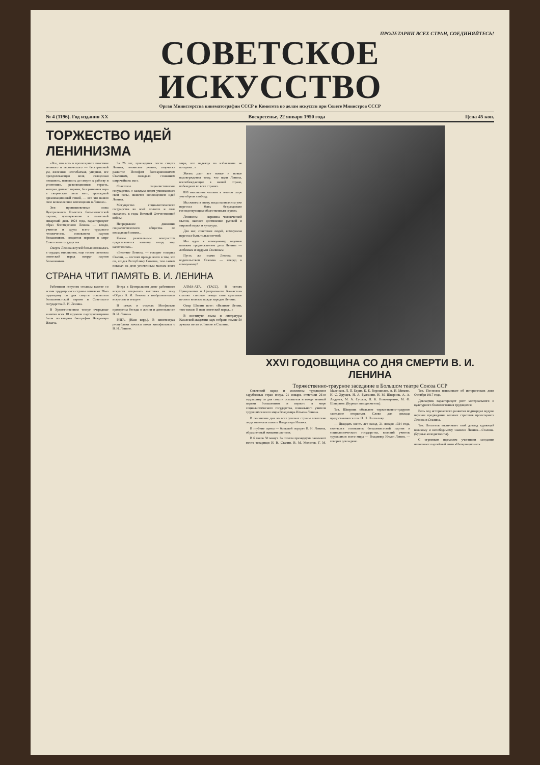ПРОЛЕТАРИИ ВСЕХ СТРАН, СОЕДИНЯЙТЕСЬ!
СОВЕТСКОЕ ИСКУССТВО
Орган Министерства кинематографии СССР и Комитета по делам искусств при Совете Министров СССР
№ 4 (1196). Год издания XX Воскресенье, 22 января 1950 года Цена 45 коп.
ТОРЖЕСТВО ИДЕЙ ЛЕНИНИЗМА
«Все, что есть в пролетариате поистине великого и героического — бесстрашный ум, железная, несгибаемая, упорная, все преодолевающая воля, священная ненависть, ненависть до смерти к рабству и угнетению, революционная страсть, которая двигает горами, безграничная вера в творческие силы масс, громадный организационный гений, — все это нашло свое великолепное воплощение в Ленине».
Эти проникновенные слова Центрального Комитета большевистской партии, прозвучавшие в памятный январский день 1924 года, характеризуют образ бессмертного Ленина — вождя, учителя и друга всего трудового человечества, основателя партии большевиков, создателя первого в мире Советского государства.
Смерть Ленина жгучей болью отозвалась в сердцах миллионов, еще теснее сплотила советский народ вокруг партии большевиков.
За 26 лет, прошедших после смерти Ленина, ленинское учение, творчески развитое Иосифом Виссарионовичем Сталиным, овладело сознанием широчайших масс.
Советское социалистическое государство, с каждым годом умножающее свои силы, является воплощением идей Ленина.
Могущество социалистического государства во всей полноте и силе сказалось в годы Великой Отечественной войны.
Непрерывное движение социалистического общества по восходящей линии...
Каким разительным контрастом представляется нашему взору мир капитализма...
«Величие Ленина, — говорит товарищ Сталин, — состоит прежде всего в том, что он, создав Республику Советов, тем самым показал на деле угнетенным массам всего мира, что надежда на избавление не потеряна...»
Жизнь дает все новые и новые подтверждения тому, что идеи Ленина, всепобеждающие в нашей стране, побеждают во всех странах.
800 миллионов человек в земном шаре уже обрели свободу.
Мы живем в эпоху, когда капитализм уже перестал быть безраздельно господствующим общественным строем.
Ленинизм — вершина человеческой мысли, высшее достижение русской и мировой науки и культуры.
Для нас, советских людей, коммунизм перестал быть только мечтой.
Мы идем к коммунизму, ведомые великим продолжателем дела Ленина — любимым и мудрым Сталиным.
Пусть же знамя Ленина, под водительством Сталина — вперед к коммунизму!
СТРАНА ЧТИТ ПАМЯТЬ В. И. ЛЕНИНА
Работники искусств столицы вместе со всеми трудящимися страны отмечают 26-ю годовщину со дня смерти основателя большевистской партии и Советского государства В. И. Ленина.
В Художественном театре очередные занятия всех 18 кружков партпросвещения были посвящены биографии Владимира Ильича.
Вчера в Центральном доме работников искусств открылась выставка на тему «Образ В. И. Ленина в изобразительном искусстве и театре».
В цехах и отделах Мосфильма проведены беседы о жизни и деятельности В. И. Ленина.
РИГА. (Наш корр.). В кинотеатрах республики начался показ кинофильмов о В. И. Ленине.
АЛМА-АТА. (ТАСС). В степях Прииртышья и Центрального Казахстана слагают степные певцы свои крылатые песни о великом вожде народов Ленине.
Омар Шипин поет: «Великие Ленин, твое вошло В наш советский народ...»
В институте языка и литературы Казахской академии наук собрано свыше 50 лучших песен о Ленине и Сталине.
XXVI ГОДОВЩИНА СО ДНЯ СМЕРТИ В. И. ЛЕНИНА
Торжественно-траурное заседание в Большом театре Союза ССР
Советский народ и миллионы трудящихся зарубежных стран вчера, 21 января, отметили 26-ю годовщину со дня смерти основателя и вождя великой партии большевиков и первого в мире социалистического государства, гениального учителя трудящихся всего мира Владимира Ильича Ленина.
В ленинские дни во всех уголках страны советские люди отмечали память Владимира Ильича.
В глубине сцены — большой портрет В. И. Ленина, обрамленный живыми цветами.
В 6 часов 50 минут. За столом президиума занимают места товарищи И. В. Сталин, В. М. Молотов, Г. М. Маленков, Л. П. Берия, К. Е. Ворошилов, А. И. Микоян, Н. С. Хрущев, Н. А. Булганин, Н. М. Шверник, А. А. Андреев, М. А. Суслов, П. К. Пономаренко, М. Ф. Шкирятов. (Бурные аплодисменты).
Тов. Шверник объявляет торжественно-траурное заседание открытым. Слово для доклада предоставляется тов. П. Н. Поспелову.
— Двадцать шесть лет назад, 21 января 1924 года, скончался основатель большевистской партии и социалистического государства, великий учитель трудящихся всего мира — Владимир Ильич Ленин, — говорит докладчик.
Тов. Поспелов напоминает об исторических днях Октября 1917 года.
Докладчик характеризует рост материального и культурного благосостояния трудящихся.
Весь ход исторического развития подтвердил мудрое научное предвидение великих стратегов пролетариата Ленина и Сталина.
Тов. Поспелов заканчивает свой доклад здравицей великому и непобедимому знамени Ленина—Сталина. (Бурные аплодисменты).
С огромным подъемом участники заседания исполняют партийный гимн «Интернационал».